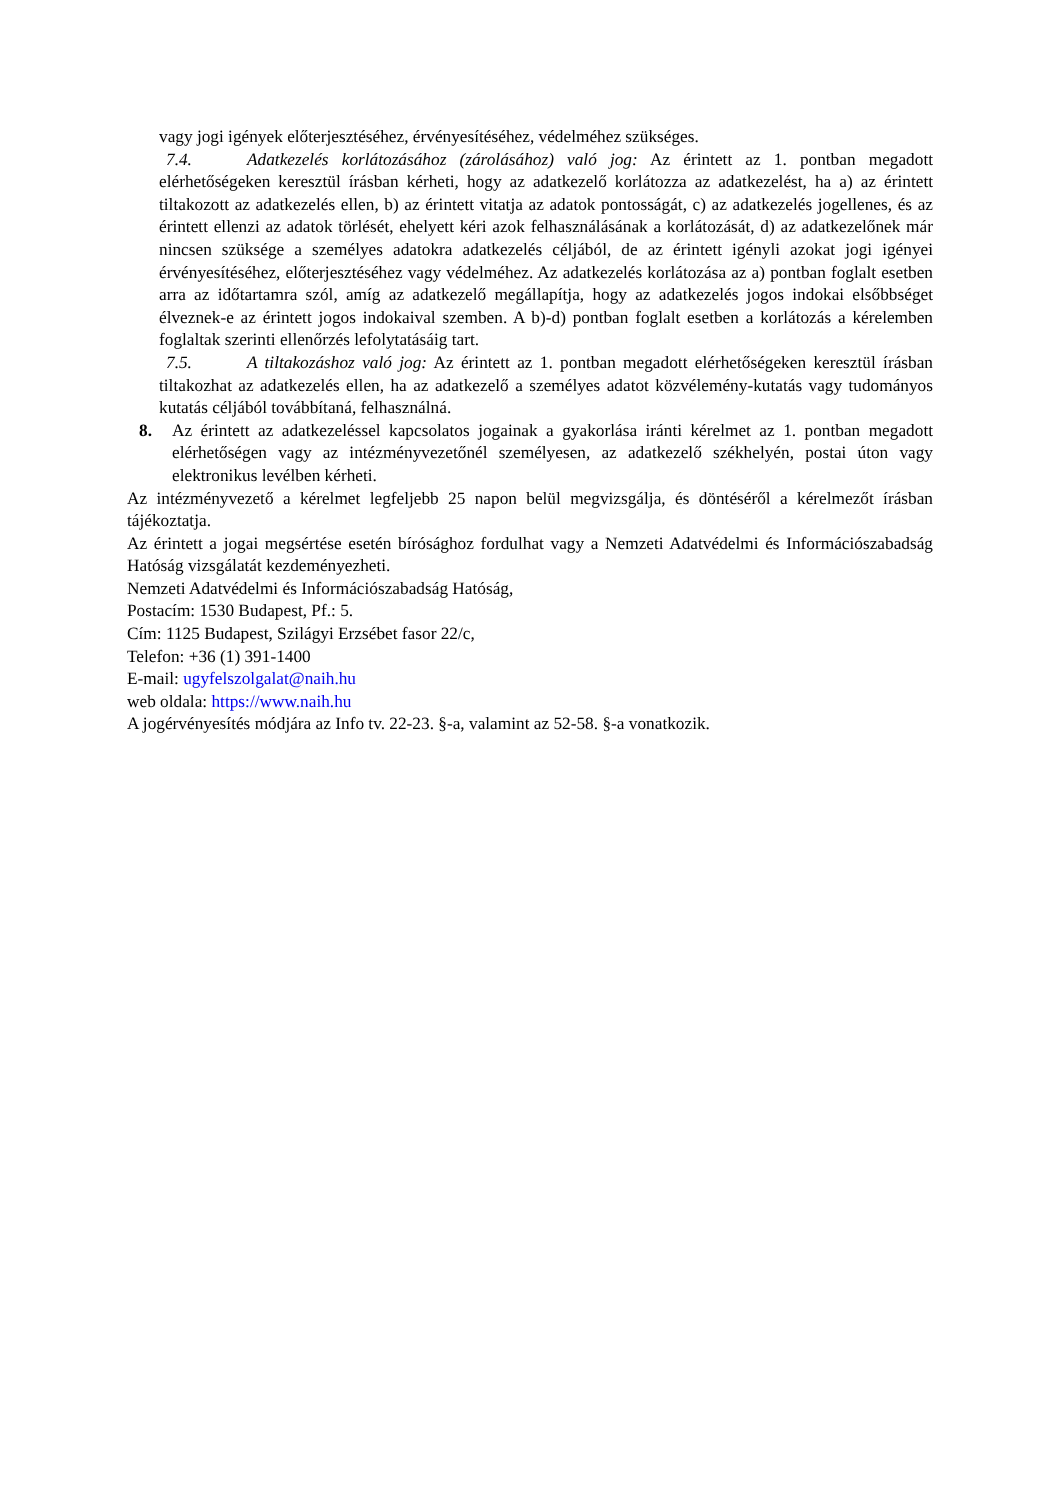vagy jogi igények előterjesztéséhez, érvényesítéséhez, védelméhez szükséges.
7.4. Adatkezelés korlátozásához (zárolásához) való jog: Az érintett az 1. pontban megadott elérhetőségeken keresztül írásban kérheti, hogy az adatkezelő korlátozza az adatkezelést, ha a) az érintett tiltakozott az adatkezelés ellen, b) az érintett vitatja az adatok pontosságát, c) az adatkezelés jogellenes, és az érintett ellenzi az adatok törlését, ehelyett kéri azok felhasználásának a korlátozását, d) az adatkezelőnek már nincsen szüksége a személyes adatokra adatkezelés céljából, de az érintett igényli azokat jogi igényei érvényesítéséhez, előterjesztéséhez vagy védelméhez. Az adatkezelés korlátozása az a) pontban foglalt esetben arra az időtartamra szól, amíg az adatkezelő megállapítja, hogy az adatkezelés jogos indokai elsőbbséget élveznek-e az érintett jogos indokaival szemben. A b)-d) pontban foglalt esetben a korlátozás a kérelemben foglaltak szerinti ellenőrzés lefolytatásáig tart.
7.5. A tiltakozáshoz való jog: Az érintett az 1. pontban megadott elérhetőségeken keresztül írásban tiltakozhat az adatkezelés ellen, ha az adatkezelő a személyes adatot közvélemény-kutatás vagy tudományos kutatás céljából továbbítaná, felhasználná.
8. Az érintett az adatkezeléssel kapcsolatos jogainak a gyakorlása iránti kérelmet az 1. pontban megadott elérhetőségen vagy az intézményvezetőnél személyesen, az adatkezelő székhelyén, postai úton vagy elektronikus levélben kérheti.
Az intézményvezető a kérelmet legfeljebb 25 napon belül megvizsgálja, és döntéséről a kérelmezőt írásban tájékoztatja.
Az érintett a jogai megsértése esetén bírósághoz fordulhat vagy a Nemzeti Adatvédelmi és Információszabadság Hatóság vizsgálatát kezdeményezheti.
Nemzeti Adatvédelmi és Információszabadság Hatóság,
Postacím: 1530 Budapest, Pf.: 5.
Cím: 1125 Budapest, Szilágyi Erzsébet fasor 22/c,
Telefon: +36 (1) 391-1400
E-mail: ugyfelszolgalat@naih.hu
web oldala: https://www.naih.hu
A jogérvényesítés módjára az Info tv. 22-23. §-a, valamint az 52-58. §-a vonatkozik.